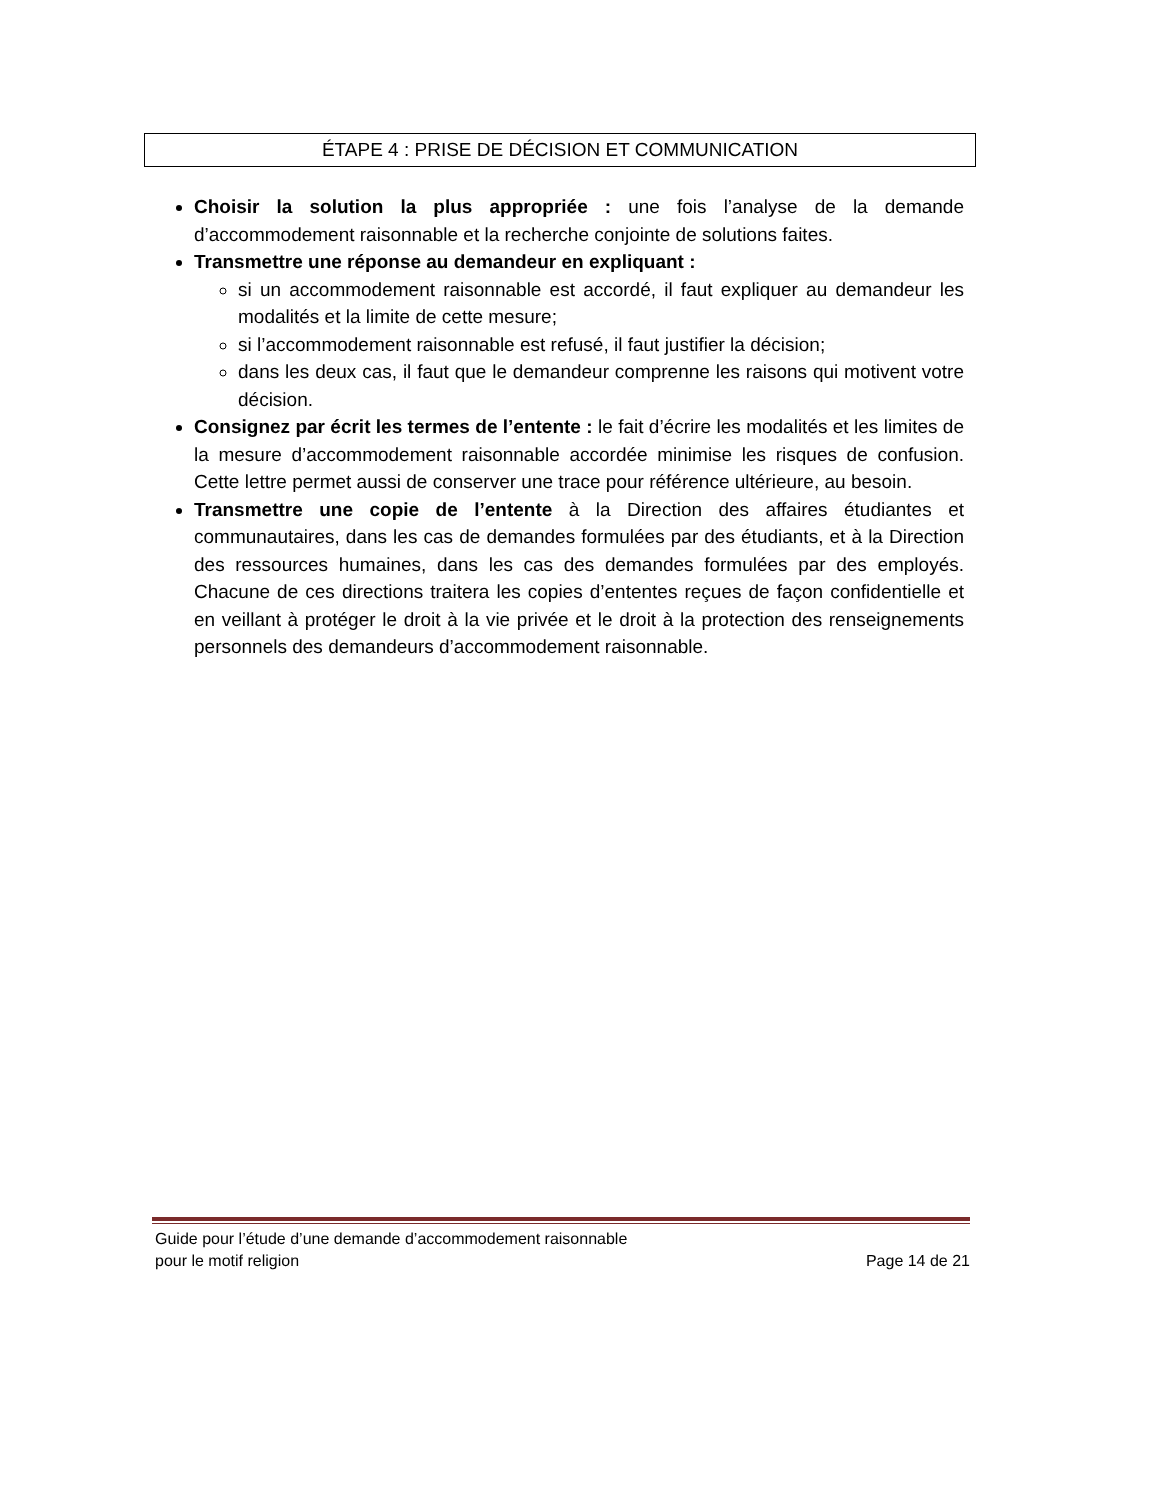ÉTAPE 4 : PRISE DE DÉCISION ET COMMUNICATION
Choisir la solution la plus appropriée : une fois l’analyse de la demande d’accommodement raisonnable et la recherche conjointe de solutions faites.
Transmettre une réponse au demandeur en expliquant :
si un accommodement raisonnable est accordé, il faut expliquer au demandeur les modalités et la limite de cette mesure;
si l’accommodement raisonnable est refusé, il faut justifier la décision;
dans les deux cas, il faut que le demandeur comprenne les raisons qui motivent votre décision.
Consignez par écrit les termes de l’entente : le fait d’écrire les modalités et les limites de la mesure d’accommodement raisonnable accordée minimise les risques de confusion. Cette lettre permet aussi de conserver une trace pour référence ultérieure, au besoin.
Transmettre une copie de l’entente à la Direction des affaires étudiantes et communautaires, dans les cas de demandes formulées par des étudiants, et à la Direction des ressources humaines, dans les cas des demandes formulées par des employés. Chacune de ces directions traitera les copies d’ententes reçues de façon confidentielle et en veillant à protéger le droit à la vie privée et le droit à la protection des renseignements personnels des demandeurs d’accommodement raisonnable.
Guide pour l’étude d’une demande d’accommodement raisonnable
pour le motif religion Page 14 de 21